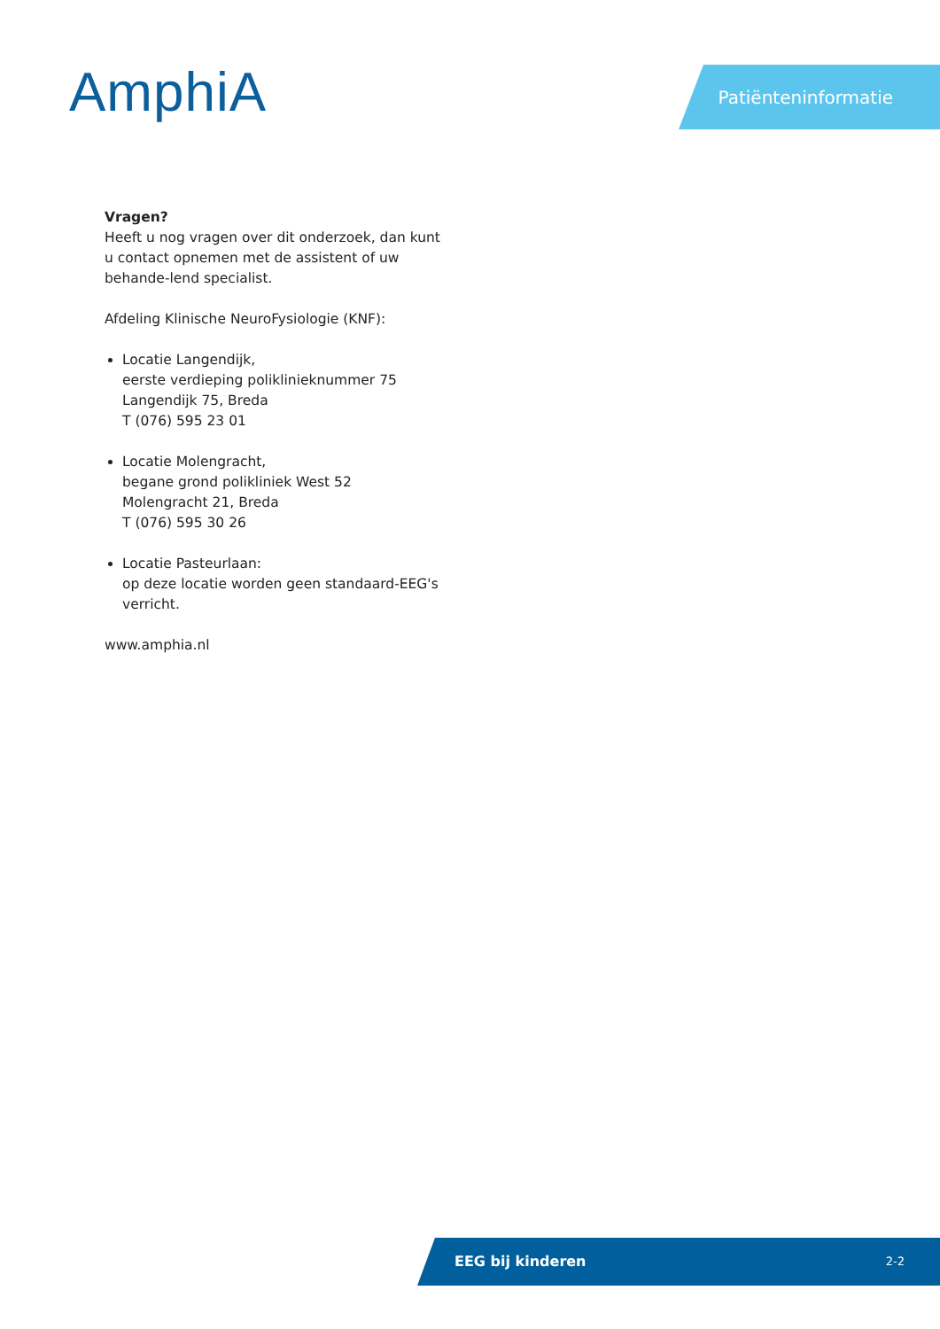AmphiA Patiënteninformatie
Vragen?
Heeft u nog vragen over dit onderzoek, dan kunt u contact opnemen met de assistent of uw behande-lend specialist.
Afdeling Klinische NeuroFysiologie (KNF):
Locatie Langendijk,
eerste verdieping polikliniekn­ummer 75
Langendijk 75, Breda
T (076) 595 23 01
Locatie Molengracht,
begane grond polikliniek West 52
Molengracht 21, Breda
T (076) 595 30 26
Locatie Pasteurlaan:
op deze locatie worden geen standaard-EEG's verricht.
www.amphia.nl
EEG bij kinderen 2-2